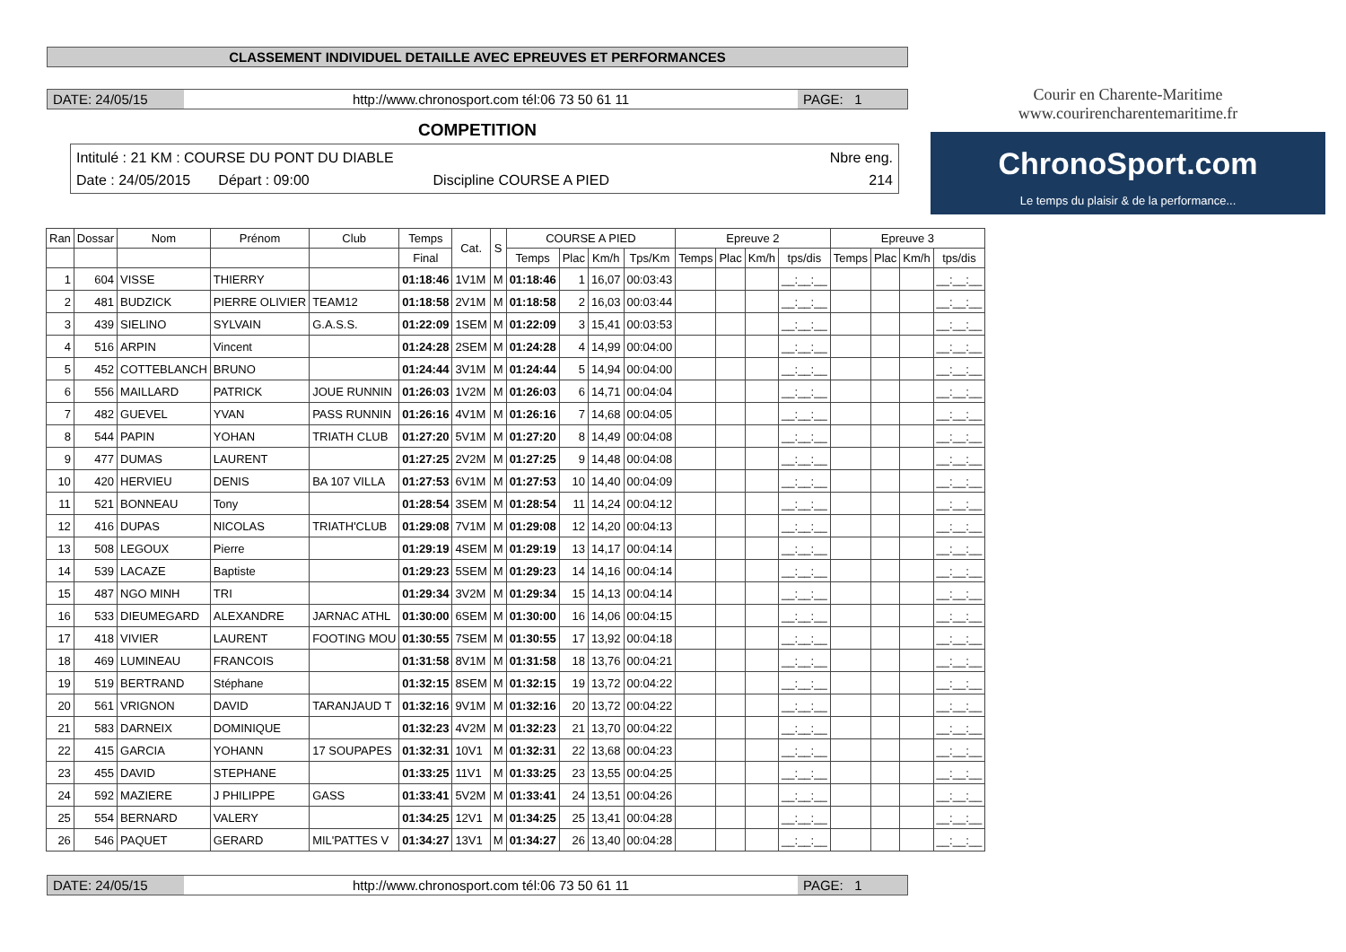CLASSEMENT INDIVIDUEL DETAILLE AVEC EPREUVES ET PERFORMANCES
DATE: 24/05/15 http://www.chronosport.com tél:06 73 50 61 11
PAGE: 1
COMPETITION
Intitulé : 21 KM : COURSE DU PONT DU DIABLE Nbre eng.
Date : 24/05/2015 Départ : 09:00 Discipline COURSE A PIED 214
Courir en Charente-Maritime
www.courirencharentemaritime.fr
ChronoSport.com
Le temps du plaisir & de la performance...
| Ran | Dossar | Nom | Prénom | Club | Temps | Cat. | S | COURSE A PIED | | | | Epreuve 2 | | | | Epreuve 3 | | | |
| --- | --- | --- | --- | --- | --- | --- | --- | --- | --- | --- | --- | --- | --- | --- | --- | --- | --- | --- | --- |
| | | | | | Final | | | Temps | Plac | Km/h | Tps/Km | Temps | Plac | Km/h | tps/dis | Temps | Plac | Km/h | tps/dis |
| 1 | 604 | VISSE | THIERRY | | 01:18:46 | 1V1M | M | 01:18:46 | 1 | 16,07 | 00:03:43 | | | | __:__:__ | | | | __:__:__ |
| 2 | 481 | BUDZICK | PIERRE OLIVIER | TEAM12 | 01:18:58 | 2V1M | M | 01:18:58 | 2 | 16,03 | 00:03:44 | | | | __:__:__ | | | | __:__:__ |
| 3 | 439 | SIELINO | SYLVAIN | G.A.S.S. | 01:22:09 | 1SEM | M | 01:22:09 | 3 | 15,41 | 00:03:53 | | | | __:__:__ | | | | __:__:__ |
| 4 | 516 | ARPIN | Vincent | | 01:24:28 | 2SEM | M | 01:24:28 | 4 | 14,99 | 00:04:00 | | | | __:__:__ | | | | __:__:__ |
| 5 | 452 | COTTEBLANCH | BRUNO | | 01:24:44 | 3V1M | M | 01:24:44 | 5 | 14,94 | 00:04:00 | | | | __:__:__ | | | | __:__:__ |
| 6 | 556 | MAILLARD | PATRICK | JOUE RUNNIN | 01:26:03 | 1V2M | M | 01:26:03 | 6 | 14,71 | 00:04:04 | | | | __:__:__ | | | | __:__:__ |
| 7 | 482 | GUEVEL | YVAN | PASS RUNNIN | 01:26:16 | 4V1M | M | 01:26:16 | 7 | 14,68 | 00:04:05 | | | | __:__:__ | | | | __:__:__ |
| 8 | 544 | PAPIN | YOHAN | TRIATH CLUB | 01:27:20 | 5V1M | M | 01:27:20 | 8 | 14,49 | 00:04:08 | | | | __:__:__ | | | | __:__:__ |
| 9 | 477 | DUMAS | LAURENT | | 01:27:25 | 2V2M | M | 01:27:25 | 9 | 14,48 | 00:04:08 | | | | __:__:__ | | | | __:__:__ |
| 10 | 420 | HERVIEU | DENIS | BA 107 VILLA | 01:27:53 | 6V1M | M | 01:27:53 | 10 | 14,40 | 00:04:09 | | | | __:__:__ | | | | __:__:__ |
| 11 | 521 | BONNEAU | Tony | | 01:28:54 | 3SEM | M | 01:28:54 | 11 | 14,24 | 00:04:12 | | | | __:__:__ | | | | __:__:__ |
| 12 | 416 | DUPAS | NICOLAS | TRIATH'CLUB | 01:29:08 | 7V1M | M | 01:29:08 | 12 | 14,20 | 00:04:13 | | | | __:__:__ | | | | __:__:__ |
| 13 | 508 | LEGOUX | Pierre | | 01:29:19 | 4SEM | M | 01:29:19 | 13 | 14,17 | 00:04:14 | | | | __:__:__ | | | | __:__:__ |
| 14 | 539 | LACAZE | Baptiste | | 01:29:23 | 5SEM | M | 01:29:23 | 14 | 14,16 | 00:04:14 | | | | __:__:__ | | | | __:__:__ |
| 15 | 487 | NGO MINH | TRI | | 01:29:34 | 3V2M | M | 01:29:34 | 15 | 14,13 | 00:04:14 | | | | __:__:__ | | | | __:__:__ |
| 16 | 533 | DIEUMEGARD | ALEXANDRE | JARNAC ATHL | 01:30:00 | 6SEM | M | 01:30:00 | 16 | 14,06 | 00:04:15 | | | | __:__:__ | | | | __:__:__ |
| 17 | 418 | VIVIER | LAURENT | FOOTING MOU | 01:30:55 | 7SEM | M | 01:30:55 | 17 | 13,92 | 00:04:18 | | | | __:__:__ | | | | __:__:__ |
| 18 | 469 | LUMINEAU | FRANCOIS | | 01:31:58 | 8V1M | M | 01:31:58 | 18 | 13,76 | 00:04:21 | | | | __:__:__ | | | | __:__:__ |
| 19 | 519 | BERTRAND | Stéphane | | 01:32:15 | 8SEM | M | 01:32:15 | 19 | 13,72 | 00:04:22 | | | | __:__:__ | | | | __:__:__ |
| 20 | 561 | VRIGNON | DAVID | TARANJAUD T | 01:32:16 | 9V1M | M | 01:32:16 | 20 | 13,72 | 00:04:22 | | | | __:__:__ | | | | __:__:__ |
| 21 | 583 | DARNEIX | DOMINIQUE | | 01:32:23 | 4V2M | M | 01:32:23 | 21 | 13,70 | 00:04:22 | | | | __:__:__ | | | | __:__:__ |
| 22 | 415 | GARCIA | YOHANN | 17 SOUPAPES | 01:32:31 | 10V1 | M | 01:32:31 | 22 | 13,68 | 00:04:23 | | | | __:__:__ | | | | __:__:__ |
| 23 | 455 | DAVID | STEPHANE | | 01:33:25 | 11V1 | M | 01:33:25 | 23 | 13,55 | 00:04:25 | | | | __:__:__ | | | | __:__:__ |
| 24 | 592 | MAZIERE | J PHILIPPE | GASS | 01:33:41 | 5V2M | M | 01:33:41 | 24 | 13,51 | 00:04:26 | | | | __:__:__ | | | | __:__:__ |
| 25 | 554 | BERNARD | VALERY | | 01:34:25 | 12V1 | M | 01:34:25 | 25 | 13,41 | 00:04:28 | | | | __:__:__ | | | | __:__:__ |
| 26 | 546 | PAQUET | GERARD | MIL'PATTES V | 01:34:27 | 13V1 | M | 01:34:27 | 26 | 13,40 | 00:04:28 | | | | __:__:__ | | | | __:__:__ |
DATE: 24/05/15 http://www.chronosport.com tél:06 73 50 61 11
PAGE: 1